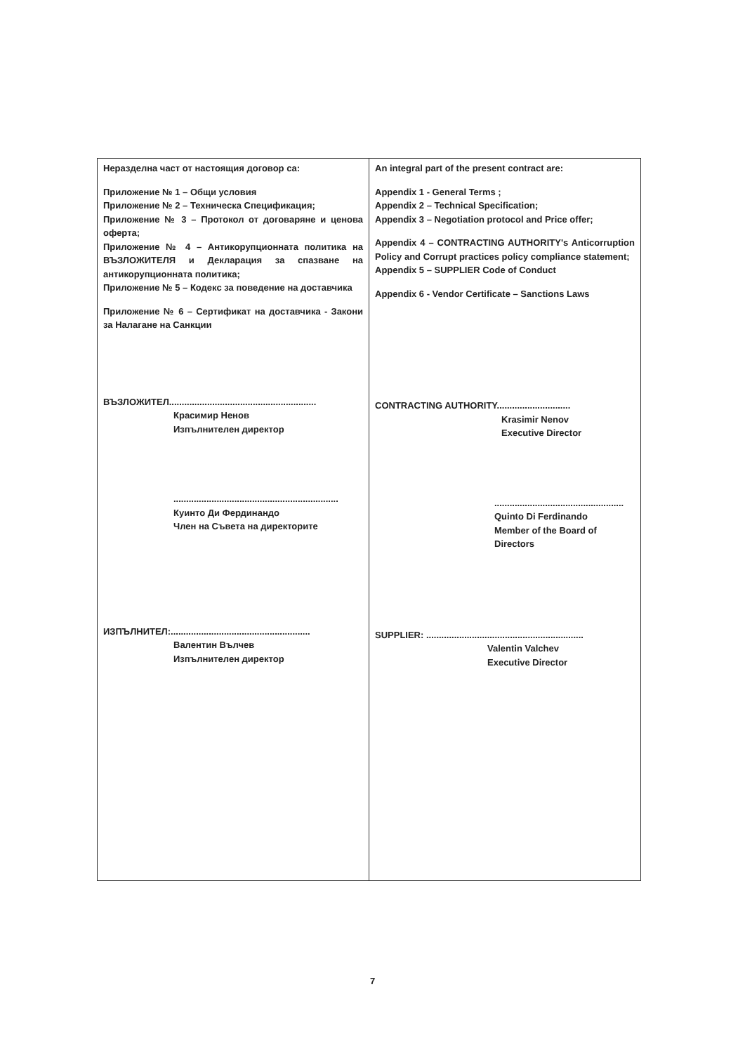| Неразделна част от настоящия договор са: Приложение № 1 – Общи условия Приложение № 2 – Техническа Спецификация; Приложение № 3 – Протокол от договаряне и ценова оферта; Приложение № 4 – Антикорупционната политика на ВЪЗЛОЖИТЕЛЯ и Декларация за спазване на антикорупционната политика; Приложение № 5 – Кодекс за поведение на доставчика Приложение № 6 – Сертификат на доставчика - Закони за Налагане на Санкции ВЪЗЛОЖИТЕЛ.......................................................... Красимир Ненов Изпълнителен директор ................................................................. Куинто Ди Фердинандо Член на Съвета на директорите ИЗПЪЛНИТЕЛ:....................................................... Валентин Вълчев Изпълнителен директор | An integral part of the present contract are: Appendix 1 - General Terms ; Appendix 2 – Technical Specification; Appendix 3 – Negotiation protocol and Price offer; Appendix 4 – CONTRACTING AUTHORITY's Anticorruption Policy and Corrupt practices policy compliance statement; Appendix 5 – SUPPLIER Code of Conduct Appendix 6 - Vendor Certificate – Sanctions Laws CONTRACTING AUTHORITY............................. Krasimir Nenov Executive Director ................................................... Quinto Di Ferdinando Member of the Board of Directors SUPPLIER: .............................................................. Valentin Valchev Executive Director |
7